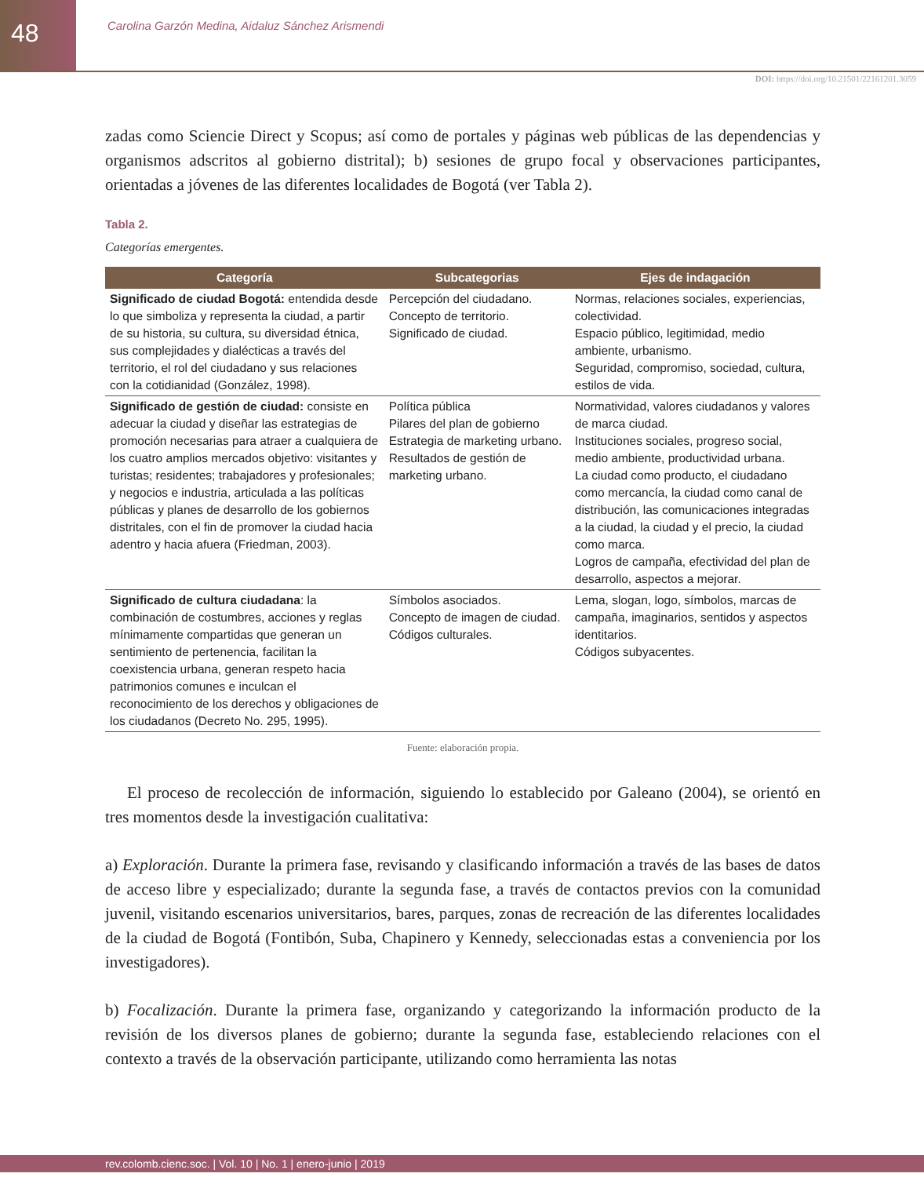48
Carolina Garzón Medina, Aidaluz Sánchez Arismendi
DOI: https://doi.org/10.21501/22161201.3059
zadas como Sciencie Direct y Scopus; así como de portales y páginas web públicas de las dependencias y organismos adscritos al gobierno distrital); b) sesiones de grupo focal y observaciones participantes, orientadas a jóvenes de las diferentes localidades de Bogotá (ver Tabla 2).
Tabla 2.
Categorías emergentes.
| Categoría | Subcategorias | Ejes de indagación |
| --- | --- | --- |
| Significado de ciudad Bogotá: entendida desde lo que simboliza y representa la ciudad, a partir de su historia, su cultura, su diversidad étnica, sus complejidades y dialécticas a través del territorio, el rol del ciudadano y sus relaciones con la cotidianidad (González, 1998). | Percepción del ciudadano. Concepto de territorio. Significado de ciudad. | Normas, relaciones sociales, experiencias, colectividad. Espacio público, legitimidad, medio ambiente, urbanismo. Seguridad, compromiso, sociedad, cultura, estilos de vida. |
| Significado de gestión de ciudad: consiste en adecuar la ciudad y diseñar las estrategias de promoción necesarias para atraer a cualquiera de los cuatro amplios mercados objetivo: visitantes y turistas; residentes; trabajadores y profesionales; y negocios e industria, articulada a las políticas públicas y planes de desarrollo de los gobiernos distritales, con el fin de promover la ciudad hacia adentro y hacia afuera (Friedman, 2003). | Política pública Pilares del plan de gobierno Estrategia de marketing urbano. Resultados de gestión de marketing urbano. | Normatividad, valores ciudadanos y valores de marca ciudad. Instituciones sociales, progreso social, medio ambiente, productividad urbana. La ciudad como producto, el ciudadano como mercancía, la ciudad como canal de distribución, las comunicaciones integradas a la ciudad, la ciudad y el precio, la ciudad como marca. Logros de campaña, efectividad del plan de desarrollo, aspectos a mejorar. |
| Significado de cultura ciudadana : la combinación de costumbres, acciones y reglas mínimamente compartidas que generan un sentimiento de pertenencia, facilitan la coexistencia urbana, generan respeto hacia patrimonios comunes e inculcan el reconocimiento de los derechos y obligaciones de los ciudadanos (Decreto No. 295, 1995). | Símbolos asociados. Concepto de imagen de ciudad. Códigos culturales. | Lema, slogan, logo, símbolos, marcas de campaña, imaginarios, sentidos y aspectos identitarios. Códigos subyacentes. |
Fuente: elaboración propia.
El proceso de recolección de información, siguiendo lo establecido por Galeano (2004), se orientó en tres momentos desde la investigación cualitativa:
a) Exploración. Durante la primera fase, revisando y clasificando información a través de las bases de datos de acceso libre y especializado; durante la segunda fase, a través de contactos previos con la comunidad juvenil, visitando escenarios universitarios, bares, parques, zonas de recreación de las diferentes localidades de la ciudad de Bogotá (Fontibón, Suba, Chapinero y Kennedy, seleccionadas estas a conveniencia por los investigadores).
b) Focalización. Durante la primera fase, organizando y categorizando la información producto de la revisión de los diversos planes de gobierno; durante la segunda fase, estableciendo relaciones con el contexto a través de la observación participante, utilizando como herramienta las notas
rev.colomb.cienc.soc. | Vol. 10 | No. 1 | enero-junio | 2019